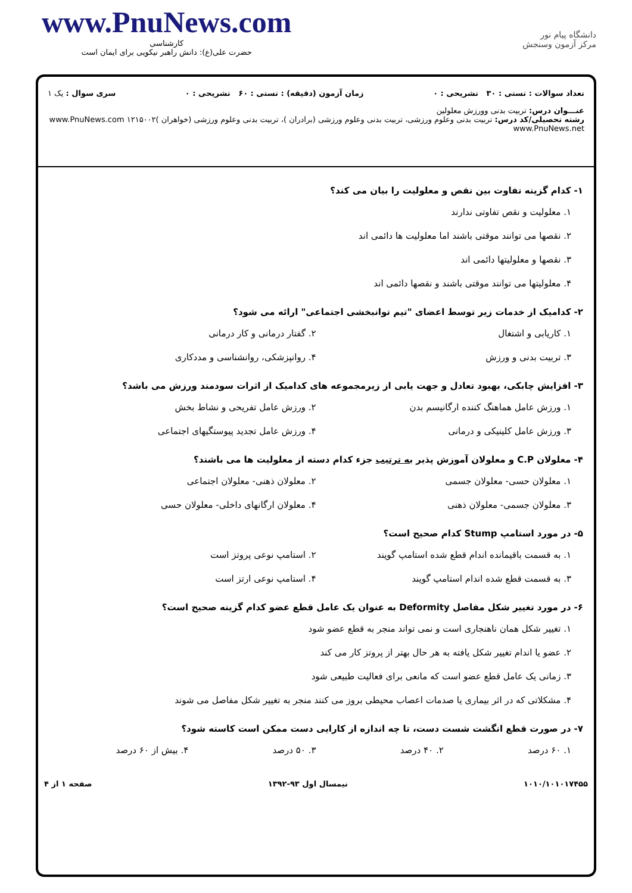www.PnuNews.com
کارشناسی
حضرت علی(ع): دانش راهبر نیکویی برای ایمان است
دانشگاه پیام نور
مرکز آزمون وسنجش
تعداد سوالات : تستی : ۳۰ تشریحی : ۰ زمان آزمون (دقیقه) : تستی : ۶۰ تشریحی : ۰ سری سوال : یک ۱
عنـــوان درس: تربیت بدنی وورزش معلولین
رشته تحصیلی/کد درس: تربیت بدنی وعلوم ورزشی، تربیت بدنی وعلوم ورزشی (برادران )، تربیت بدنی وعلوم ورزشی (خواهران )۱۲۱۵۰۰۲ www.PnuNews.com www.PnuNews.net
۱- کدام گزینه تفاوت بین نقص و معلولیت را بیان می کند؟
۱. معلولیت و نقص تفاوتی ندارند
۲. نقصها می توانند موقتی باشند اما معلولیت ها دائمی اند
۳. نقصها و معلولیتها دائمی اند
۴. معلولیتها می توانند موقتی باشند و نقصها دائمی اند
۲- کدامیک از خدمات زیر توسط اعضای "تیم توانبخشی اجتماعی" ارائه می شود؟
۱. کاریابی و اشتغال ۲. گفتار درمانی و کار درمانی
۳. تربیت بدنی و ورزش ۴. روانپزشکی، روانشناسی و مددکاری
۳- افزایش چابکی، بهبود تعادل و جهت یابی از زیرمجموعه های کدامیک از اثرات سودمند ورزش می باشد؟
۱. ورزش عامل هماهنگ کننده ارگانیسم بدن
۲. ورزش عامل تفریحی و نشاط بخش
۳. ورزش عامل کلینیکی و درمانی ۴. ورزش عامل تجدید پیوستگیهای اجتماعی
۴- معلولان C.P و معلولان آموزش پذیر به ترتیب جزء کدام دسته از معلولیت ها می باشند؟
۱. معلولان حسی- معلولان جسمی ۲. معلولان ذهنی- معلولان اجتماعی
۳. معلولان جسمی- معلولان ذهنی ۴. معلولان ارگانهای داخلی- معلولان حسی
۵- در مورد استامپ Stump کدام صحیح است؟
۱. به قسمت باقیمانده اندام قطع شده استامپ گویند
۲. استامپ نوعی پروتز است
۳. به قسمت قطع شده اندام استامپ گویند
۴. استامپ نوعی ارتز است
۶- در مورد تغییر شکل مفاصل Deformity به عنوان یک عامل قطع عضو کدام گزینه صحیح است؟
۱. تغییر شکل همان ناهنجاری است و نمی تواند منجر به قطع عضو شود
۲. عضو یا اندام تغییر شکل یافته به هر حال بهتر از پروتز کار می کند
۳. زمانی یک عامل قطع عضو است که مانعی برای فعالیت طبیعی شود
۴. مشکلاتی که در اثر بیماری یا صدمات اعصاب محیطی بروز می کنند منجر به تغییر شکل مفاصل می شوند
۷- در صورت قطع انگشت شست دست، تا چه اندازه از کارایی دست ممکن است کاسته شود؟
۱. ۶۰ درصد ۲. ۴۰ درصد ۳. ۵۰ درصد ۴. بیش از ۶۰ درصد
۱۰۱۰/۱۰۱۰۱۷۴۵۵ نیمسال اول ۹۳-۱۳۹۲ صفحه ۱ از ۴